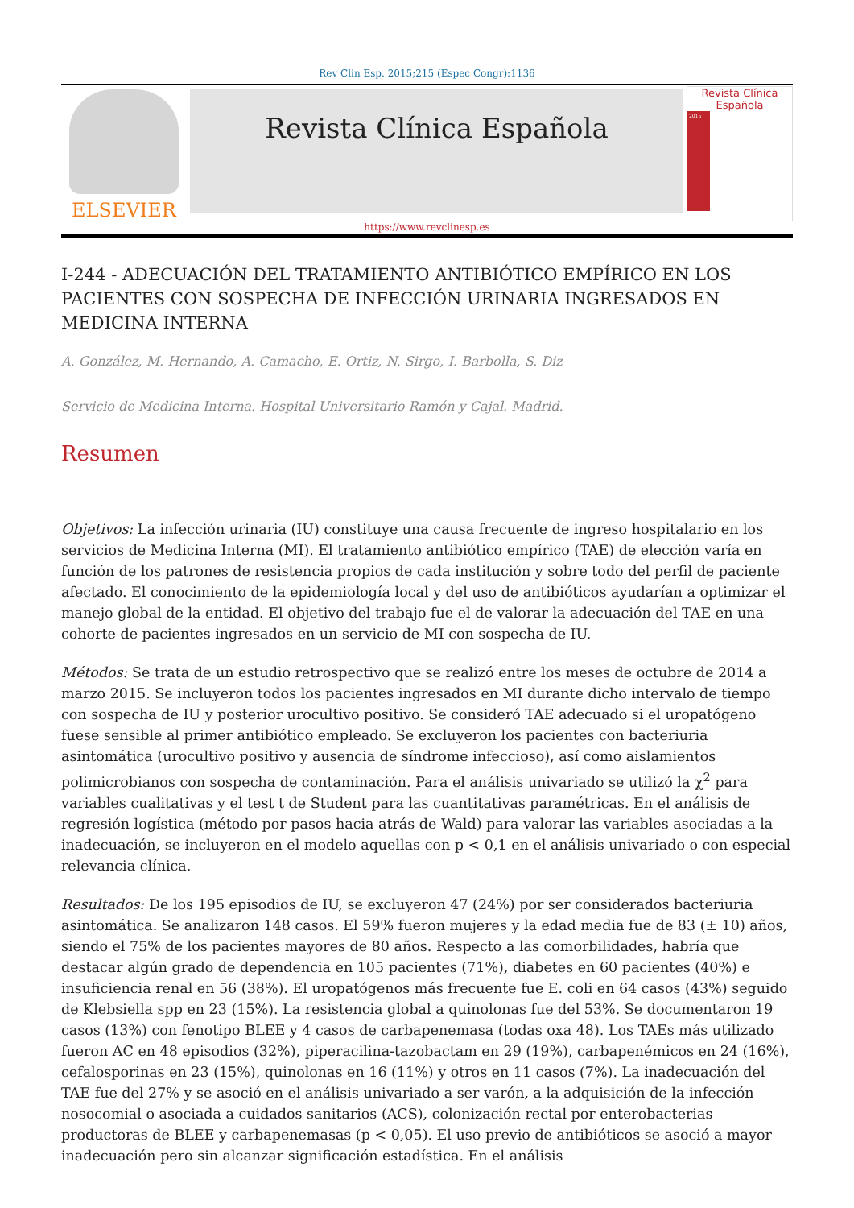Rev Clin Esp. 2015;215 (Espec Congr):1136
ELSEVIER
Revista Clínica Española
Revista Clínica Española
2015
https://www.revclinesp.es
I-244 - ADECUACIÓN DEL TRATAMIENTO ANTIBIÓTICO EMPÍRICO EN LOS PACIENTES CON SOSPECHA DE INFECCIÓN URINARIA INGRESADOS EN MEDICINA INTERNA
A. González, M. Hernando, A. Camacho, E. Ortiz, N. Sirgo, I. Barbolla, S. Diz
Servicio de Medicina Interna. Hospital Universitario Ramón y Cajal. Madrid.
Resumen
Objetivos: La infección urinaria (IU) constituye una causa frecuente de ingreso hospitalario en los servicios de Medicina Interna (MI). El tratamiento antibiótico empírico (TAE) de elección varía en función de los patrones de resistencia propios de cada institución y sobre todo del perfil de paciente afectado. El conocimiento de la epidemiología local y del uso de antibióticos ayudarían a optimizar el manejo global de la entidad. El objetivo del trabajo fue el de valorar la adecuación del TAE en una cohorte de pacientes ingresados en un servicio de MI con sospecha de IU.
Métodos: Se trata de un estudio retrospectivo que se realizó entre los meses de octubre de 2014 a marzo 2015. Se incluyeron todos los pacientes ingresados en MI durante dicho intervalo de tiempo con sospecha de IU y posterior urocultivo positivo. Se consideró TAE adecuado si el uropatógeno fuese sensible al primer antibiótico empleado. Se excluyeron los pacientes con bacteriuria asintomática (urocultivo positivo y ausencia de síndrome infeccioso), así como aislamientos polimicrobianos con sospecha de contaminación. Para el análisis univariado se utilizó la χ<sup>2</sup> para variables cualitativas y el test t de Student para las cuantitativas paramétricas. En el análisis de regresión logística (método por pasos hacia atrás de Wald) para valorar las variables asociadas a la inadecuación, se incluyeron en el modelo aquellas con p < 0,1 en el análisis univariado o con especial relevancia clínica.
Resultados: De los 195 episodios de IU, se excluyeron 47 (24%) por ser considerados bacteriuria asintomática. Se analizaron 148 casos. El 59% fueron mujeres y la edad media fue de 83 (± 10) años, siendo el 75% de los pacientes mayores de 80 años. Respecto a las comorbilidades, habría que destacar algún grado de dependencia en 105 pacientes (71%), diabetes en 60 pacientes (40%) e insuficiencia renal en 56 (38%). El uropatógenos más frecuente fue E. coli en 64 casos (43%) seguido de Klebsiella spp en 23 (15%). La resistencia global a quinolonas fue del 53%. Se documentaron 19 casos (13%) con fenotipo BLEE y 4 casos de carbapenemasa (todas oxa 48). Los TAEs más utilizado fueron AC en 48 episodios (32%), piperacilina-tazobactam en 29 (19%), carbapenémicos en 24 (16%), cefalosporinas en 23 (15%), quinolonas en 16 (11%) y otros en 11 casos (7%). La inadecuación del TAE fue del 27% y se asoció en el análisis univariado a ser varón, a la adquisición de la infección nosocomial o asociada a cuidados sanitarios (ACS), colonización rectal por enterobacterias productoras de BLEE y carbapenemasas (p < 0,05). El uso previo de antibióticos se asoció a mayor inadecuación pero sin alcanzar significación estadística. En el análisis